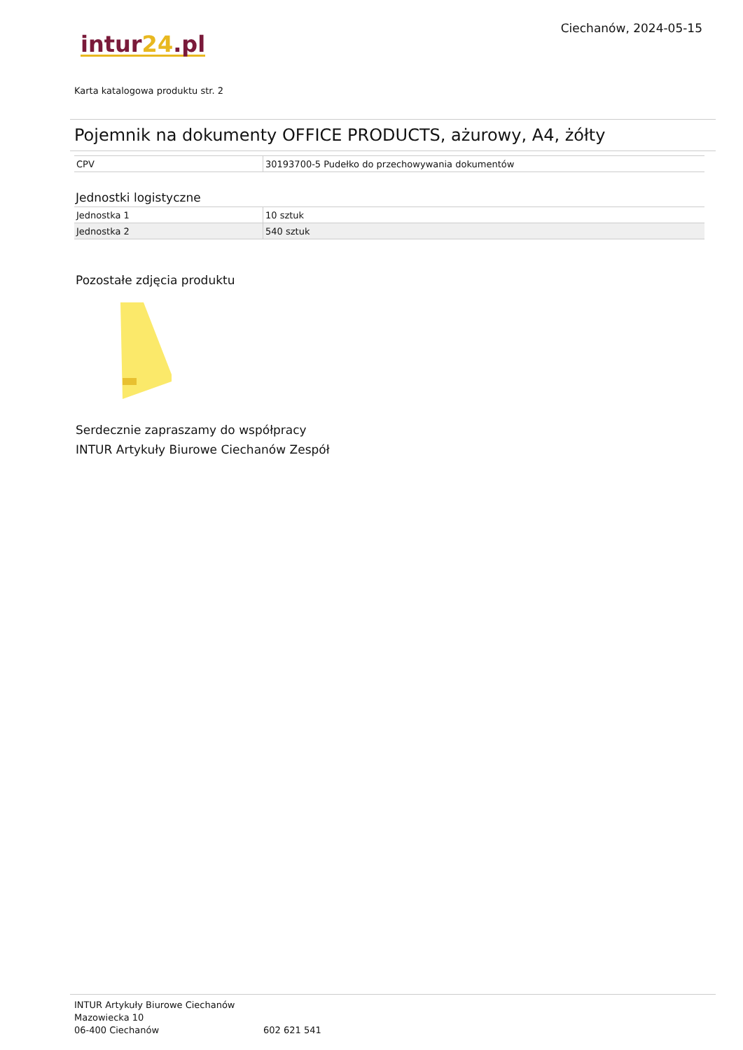Ciechanów, 2024-05-15
intur24.pl
Karta katalogowa produktu str. 2
Pojemnik na dokumenty OFFICE PRODUCTS, ażurowy, A4, żółty
| CPV | 30193700-5 Pudełko do przechowywania dokumentów |
Jednostki logistyczne
| Jednostka 1 | 10 sztuk |
| Jednostka 2 | 540 sztuk |
Pozostałe zdjęcia produktu
Serdecznie zapraszamy do współpracy
INTUR Artykuły Biurowe Ciechanów Zespół
INTUR Artykuły Biurowe Ciechanów
Mazowiecka 10
06-400 Ciechanów
602 621 541